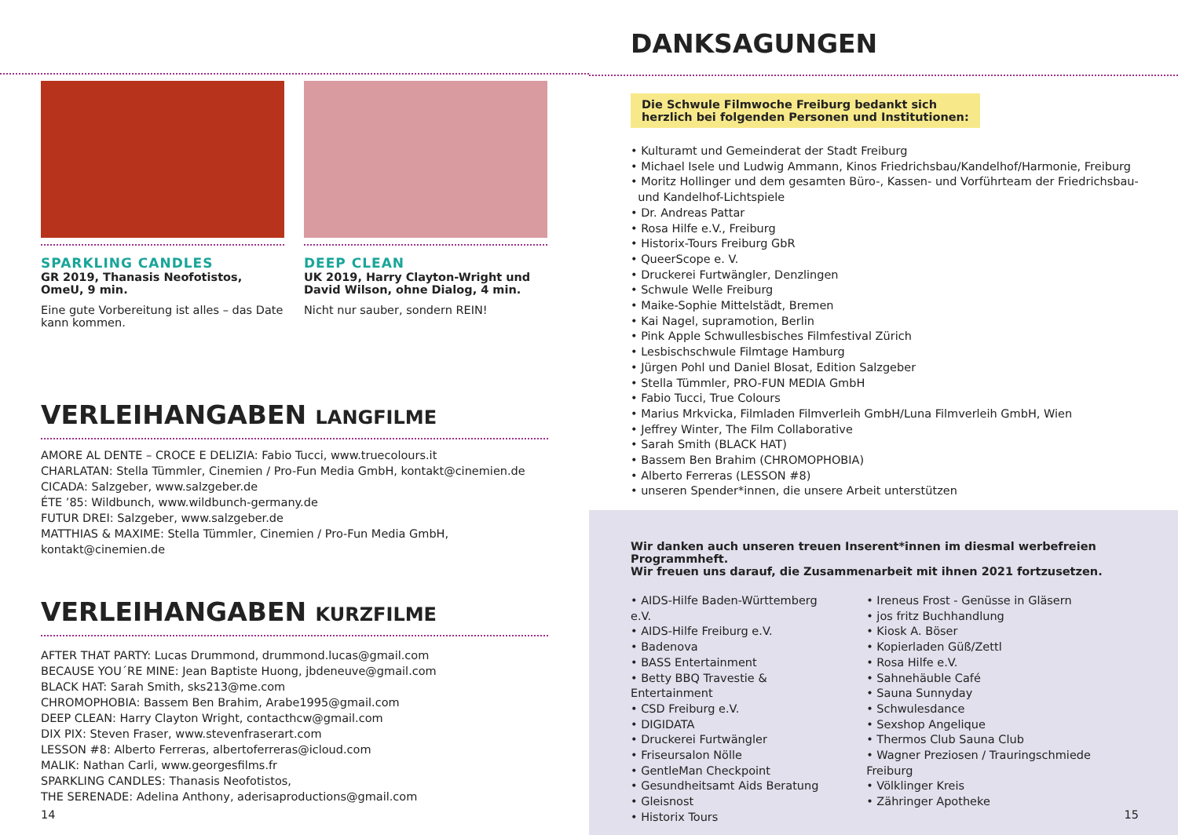SPARKLING CANDLES
GR 2019, Thanasis Neofotistos, OmeU, 9 min.
Eine gute Vorbereitung ist alles – das Date kann kommen.
DEEP CLEAN
UK 2019, Harry Clayton-Wright und David Wilson, ohne Dialog, 4 min.
Nicht nur sauber, sondern REIN!
VERLEIHANGABEN LANGFILME
AMORE AL DENTE – CROCE E DELIZIA: Fabio Tucci, www.truecolours.it
CHARLATAN: Stella Tümmler, Cinemien / Pro-Fun Media GmbH, kontakt@cinemien.de
CICADA: Salzgeber, www.salzgeber.de
ÉTE ’85: Wildbunch, www.wildbunch-germany.de
FUTUR DREI: Salzgeber, www.salzgeber.de
MATTHIAS & MAXIME: Stella Tümmler, Cinemien / Pro-Fun Media GmbH, kontakt@cinemien.de
VERLEIHANGABEN KURZFILME
AFTER THAT PARTY: Lucas Drummond, drummond.lucas@gmail.com
BECAUSE YOU´RE MINE: Jean Baptiste Huong, jbdeneuve@gmail.com
BLACK HAT: Sarah Smith, sks213@me.com
CHROMOPHOBIA: Bassem Ben Brahim, Arabe1995@gmail.com
DEEP CLEAN: Harry Clayton Wright, contacthcw@gmail.com
DIX PIX: Steven Fraser, www.stevenfraserart.com
LESSON #8: Alberto Ferreras, albertoferreras@icloud.com
MALIK: Nathan Carli, www.georgesfilms.fr
SPARKLING CANDLES: Thanasis Neofotistos,
THE SERENADE: Adelina Anthony, aderisaproductions@gmail.com
14
DANKSAGUNGEN
Die Schwule Filmwoche Freiburg bedankt sich
herzlich bei folgenden Personen und Institutionen:
• Kulturamt und Gemeinderat der Stadt Freiburg
• Michael Isele und Ludwig Ammann, Kinos Friedrichsbau/Kandelhof/Harmonie, Freiburg
• Moritz Hollinger und dem gesamten Büro-, Kassen- und Vorführteam der Friedrichsbau-
und Kandelhof-Lichtspiele
• Dr. Andreas Pattar
• Rosa Hilfe e.V., Freiburg
• Historix-Tours Freiburg GbR
• QueerScope e. V.
• Druckerei Furtwängler, Denzlingen
• Schwule Welle Freiburg
• Maike-Sophie Mittelstädt, Bremen
• Kai Nagel, supramotion, Berlin
• Pink Apple Schwullesbisches Filmfestival Zürich
• Lesbischschwule Filmtage Hamburg
• Jürgen Pohl und Daniel Blosat, Edition Salzgeber
• Stella Tümmler, PRO-FUN MEDIA GmbH
• Fabio Tucci, True Colours
• Marius Mrkvicka, Filmladen Filmverleih GmbH/Luna Filmverleih GmbH, Wien
• Jeffrey Winter, The Film Collaborative
• Sarah Smith (BLACK HAT)
• Bassem Ben Brahim (CHROMOPHOBIA)
• Alberto Ferreras (LESSON #8)
• unseren Spender*innen, die unsere Arbeit unterstützen
Wir danken auch unseren treuen Inserent*innen im diesmal werbefreien Programmheft.
Wir freuen uns darauf, die Zusammenarbeit mit ihnen 2021 fortzusetzen.
• AIDS-Hilfe Baden-Württemberg e.V.
• AIDS-Hilfe Freiburg e.V.
• Badenova
• BASS Entertainment
• Betty BBQ Travestie & Entertainment
• CSD Freiburg e.V.
• DIGIDATA
• Druckerei Furtwängler
• Friseursalon Nölle
• GentleMan Checkpoint
• Gesundheitsamt Aids Beratung
• Gleisnost
• Historix Tours
• Ireneus Frost - Genüsse in Gläsern
• jos fritz Buchhandlung
• Kiosk A. Böser
• Kopierladen Güß/Zettl
• Rosa Hilfe e.V.
• Sahnehäuble Café
• Sauna Sunnyday
• Schwulesdance
• Sexshop Angelique
• Thermos Club Sauna Club
• Wagner Preziosen / Trauringschmiede Freiburg
• Völklinger Kreis
• Zähringer Apotheke
15